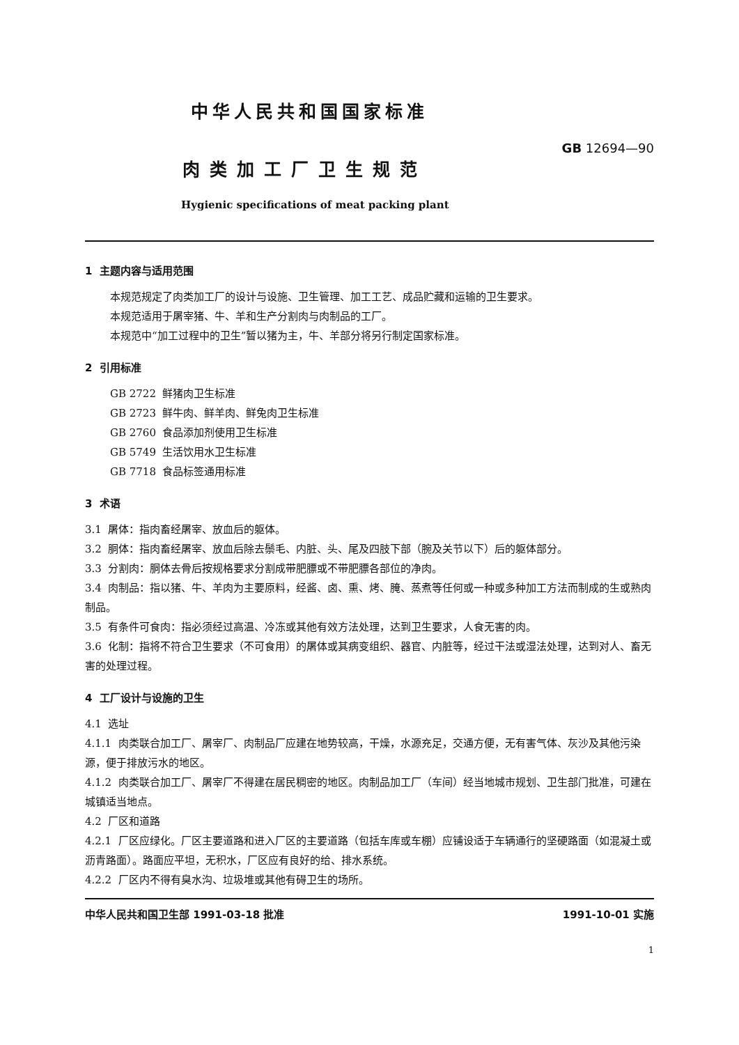中华人民共和国国家标准
GB 12694—90
肉类加工厂卫生规范
Hygienic specifications of meat packing plant
1 主题内容与适用范围
本规范规定了肉类加工厂的设计与设施、卫生管理、加工工艺、成品贮藏和运输的卫生要求。
本规范适用于屠宰猪、牛、羊和生产分割肉与肉制品的工厂。
本规范中“加工过程中的卫生”暂以猪为主，牛、羊部分将另行制定国家标准。
2 引用标准
GB 2722 鲜猪肉卫生标准
GB 2723 鲜牛肉、鲜羊肉、鲜兔肉卫生标准
GB 2760 食品添加剂使用卫生标准
GB 5749 生活饮用水卫生标准
GB 7718 食品标签通用标准
3 术语
3.1 屠体：指肉畜经屠宰、放血后的躯体。
3.2 胴体：指肉畜经屠宰、放血后除去鬃毛、内脏、头、尾及四肢下部（腕及关节以下）后的躯体部分。
3.3 分割肉：胴体去骨后按规格要求分割成带肥膘或不带肥膘各部位的净肉。
3.4 肉制品：指以猪、牛、羊肉为主要原料，经酱、卤、熏、烤、腌、蒸煮等任何或一种或多种加工方法而制成的生或熟肉制品。
3.5 有条件可食肉：指必须经过高温、冷冻或其他有效方法处理，达到卫生要求，人食无害的肉。
3.6 化制：指将不符合卫生要求（不可食用）的屠体或其病变组织、器官、内脏等，经过干法或湿法处理，达到对人、畜无害的处理过程。
4 工厂设计与设施的卫生
4.1 选址
4.1.1 肉类联合加工厂、屠宰厂、肉制品厂应建在地势较高，干燥，水源充足，交通方便，无有害气体、灰沙及其他污染源，便于排放污水的地区。
4.1.2 肉类联合加工厂、屠宰厂不得建在居民稠密的地区。肉制品加工厂（车间）经当地城市规划、卫生部门批准，可建在城镇适当地点。
4.2 厂区和道路
4.2.1 厂区应绿化。厂区主要道路和进入厂区的主要道路（包括车库或车棚）应铺设适于车辆通行的坚硬路面（如混凝土或沥青路面）。路面应平坦，无积水，厂区应有良好的给、排水系统。
4.2.2 厂区内不得有臭水沟、垃圾堆或其他有碍卫生的场所。
中华人民共和国卫生部 1991-03-18 批准 1991-10-01 实施
1